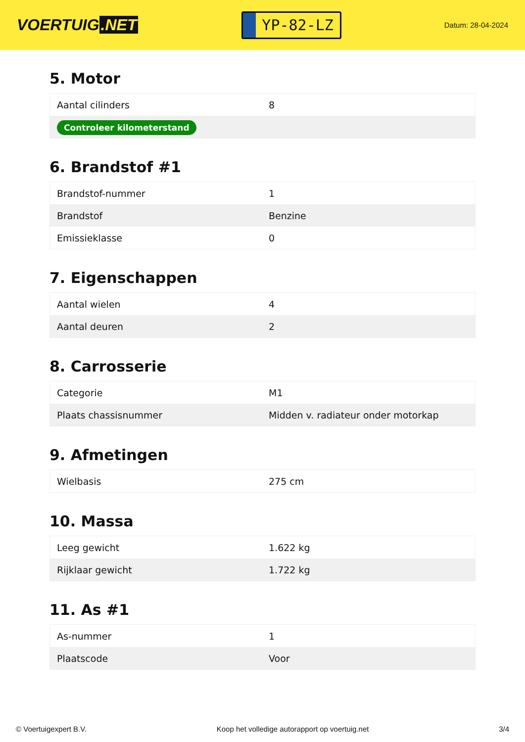VOERTUIG.NET
YP-82-LZ
Datum: 28-04-2024
5. Motor
| Aantal cilinders | 8 |
| Controleer kilometerstand | |
6. Brandstof #1
| Brandstof-nummer | 1 |
| Brandstof | Benzine |
| Emissieklasse | 0 |
7. Eigenschappen
| Aantal wielen | 4 |
| Aantal deuren | 2 |
8. Carrosserie
| Categorie | M1 |
| Plaats chassisnummer | Midden v. radiateur onder motorkap |
9. Afmetingen
| Wielbasis | 275 cm |
10. Massa
| Leeg gewicht | 1.622 kg |
| Rijklaar gewicht | 1.722 kg |
11. As #1
| As-nummer | 1 |
| Plaatscode | Voor |
© Voertuigexpert B.V. Koop het volledige autorapport op voertuig.net 3/4